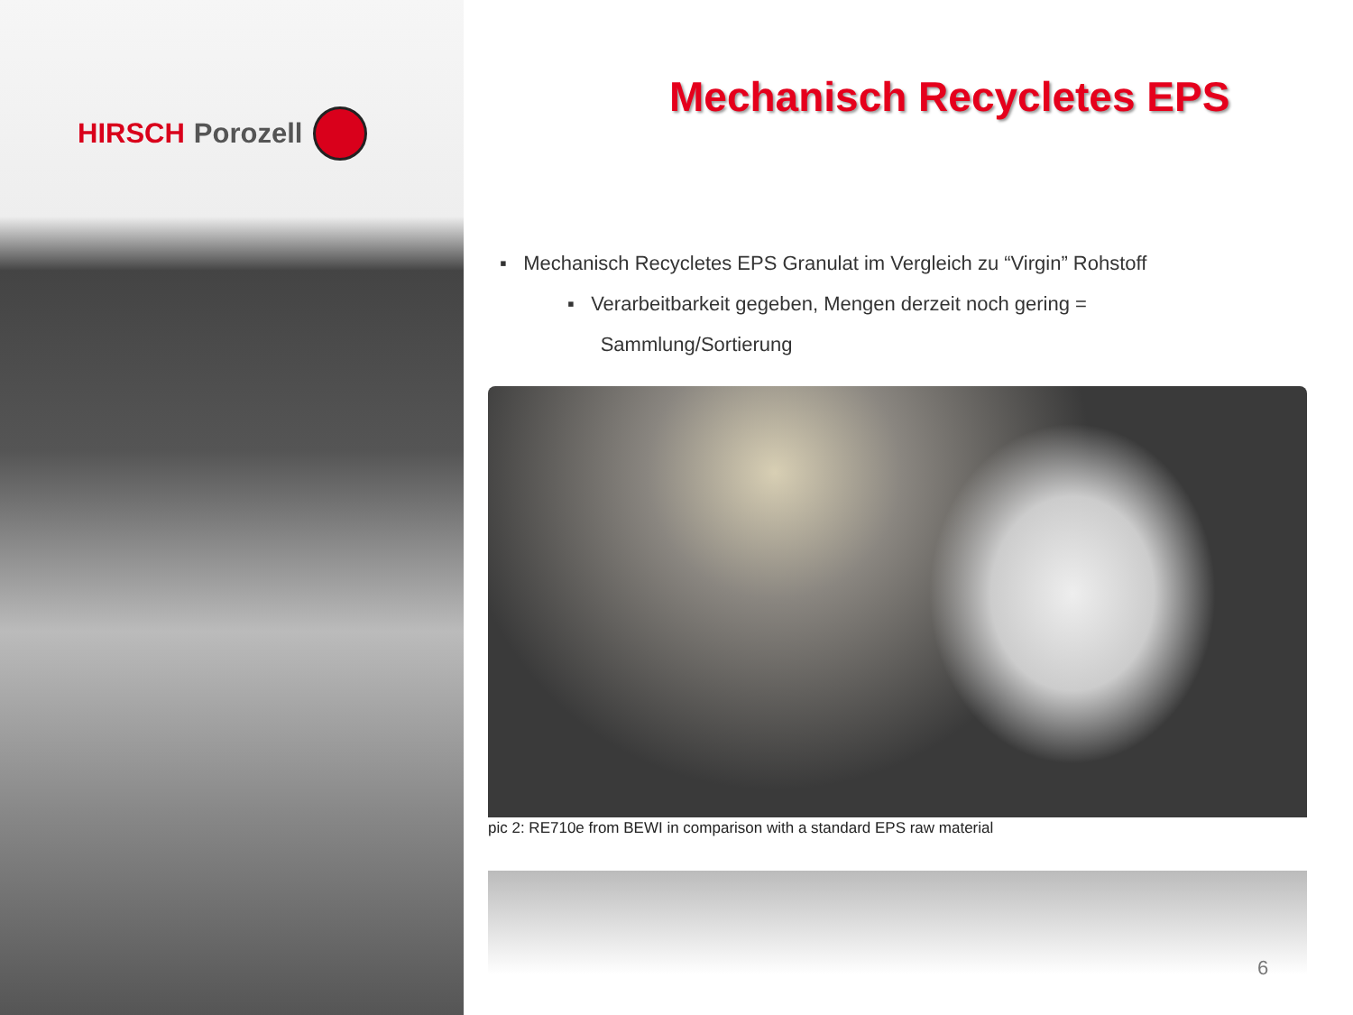HIRSCH Porozell
Mechanisch Recycletes EPS
▪ Mechanisch Recycletes EPS Granulat im Vergleich zu “Virgin” Rohstoff
▪ Verarbeitbarkeit gegeben, Mengen derzeit noch gering =
Sammlung/Sortierung
pic 2: RE710e from BEWI in comparison with a standard EPS raw material
6